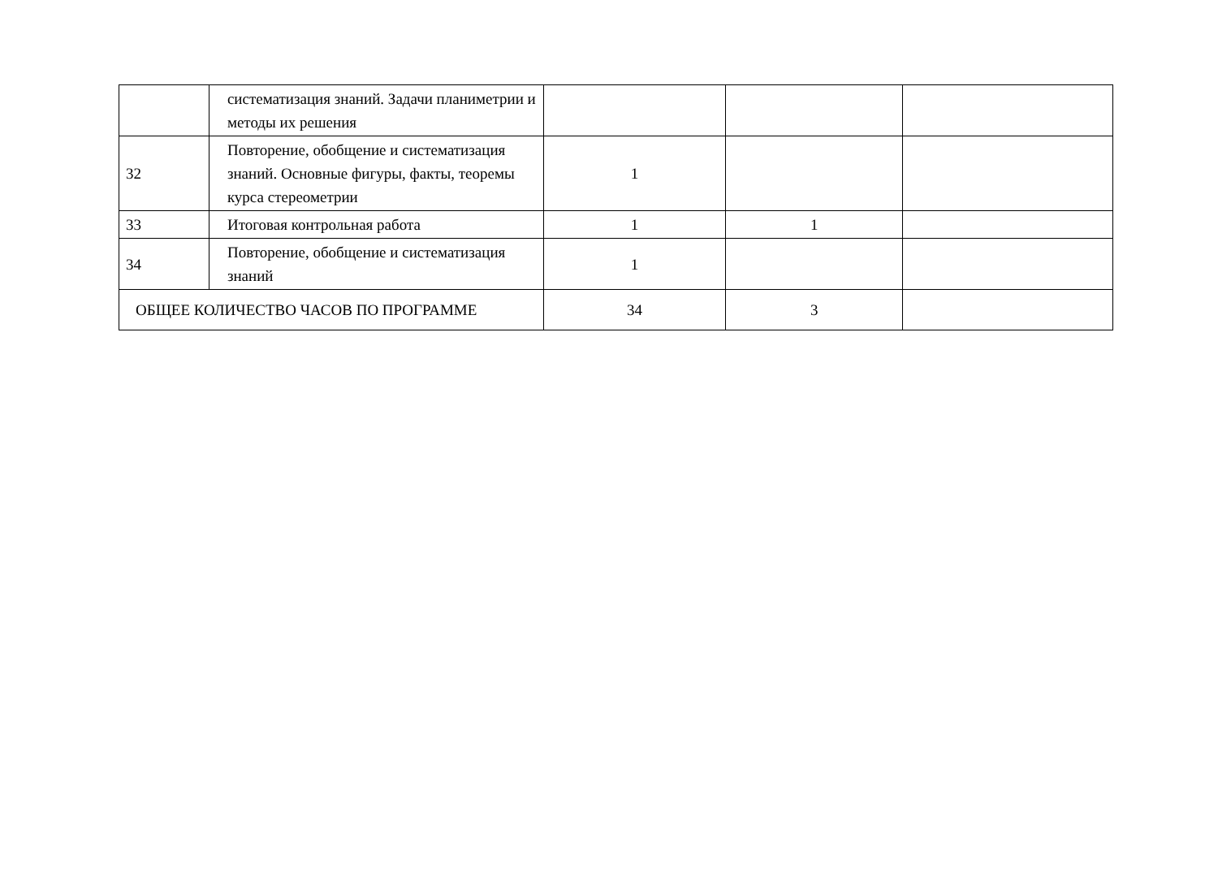| | систематизация знаний. Задачи планиметрии и методы их решения | | | |
| 32 | Повторение, обобщение и систематизация знаний. Основные фигуры, факты, теоремы курса стереометрии | 1 | | |
| 33 | Итоговая контрольная работа | 1 | 1 | |
| 34 | Повторение, обобщение и систематизация знаний | 1 | | |
| ОБЩЕЕ КОЛИЧЕСТВО ЧАСОВ ПО ПРОГРАММЕ | | 34 | 3 | |